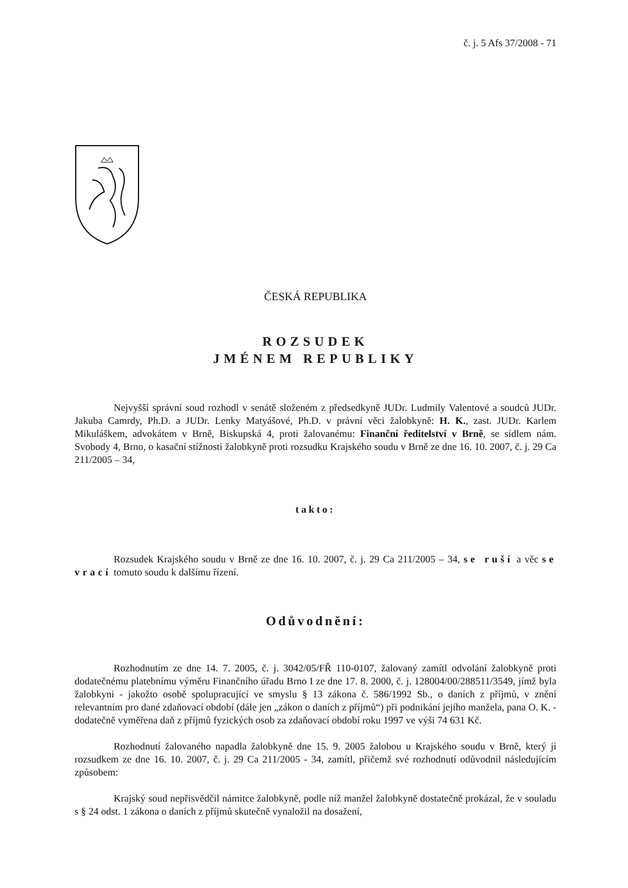č. j. 5 Afs 37/2008 - 71
ČESKÁ REPUBLIKA
ROZSUDEK
JMÉNEM REPUBLIKY
Nejvyšší správní soud rozhodl v senátě složeném z předsedkyně JUDr. Ludmily Valentové a soudců JUDr. Jakuba Camrdy, Ph.D. a JUDr. Lenky Matyášové, Ph.D. v právní věci žalobkyně: H. K., zast. JUDr. Karlem Mikuláškem, advokátem v Brně, Biskupská 4, proti žalovanému: Finanční ředitelství v Brně, se sídlem nám. Svobody 4, Brno, o kasační stížnosti žalobkyně proti rozsudku Krajského soudu v Brně ze dne 16. 10. 2007, č. j. 29 Ca 211/2005 – 34,
takto:
Rozsudek Krajského soudu v Brně ze dne 16. 10. 2007, č. j. 29 Ca 211/2005 – 34, se ruší a věc se vrací tomuto soudu k dalšímu řízení.
Odůvodnění:
Rozhodnutím ze dne 14. 7. 2005, č. j. 3042/05/FŘ 110-0107, žalovaný zamítl odvolání žalobkyně proti dodatečnému platebnímu výměru Finančního úřadu Brno I ze dne 17. 8. 2000, č. j. 128004/00/288511/3549, jímž byla žalobkyni - jakožto osobě spolupracující ve smyslu § 13 zákona č. 586/1992 Sb., o daních z příjmů, v znění relevantním pro dané zdaňovací období (dále jen „zákon o daních z příjmů“) při podnikání jejího manžela, pana O. K. - dodatečně vyměřena daň z příjmů fyzických osob za zdaňovací období roku 1997 ve výši 74 631 Kč.
Rozhodnutí žalovaného napadla žalobkyně dne 15. 9. 2005 žalobou u Krajského soudu v Brně, který ji rozsudkem ze dne 16. 10. 2007, č. j. 29 Ca 211/2005 - 34, zamítl, přičemž své rozhodnutí odůvodnil následujícím způsobem:
Krajský soud nepřisvědčil námitce žalobkyně, podle níž manžel žalobkyně dostatečně prokázal, že v souladu s § 24 odst. 1 zákona o daních z příjmů skutečně vynaložil na dosažení,